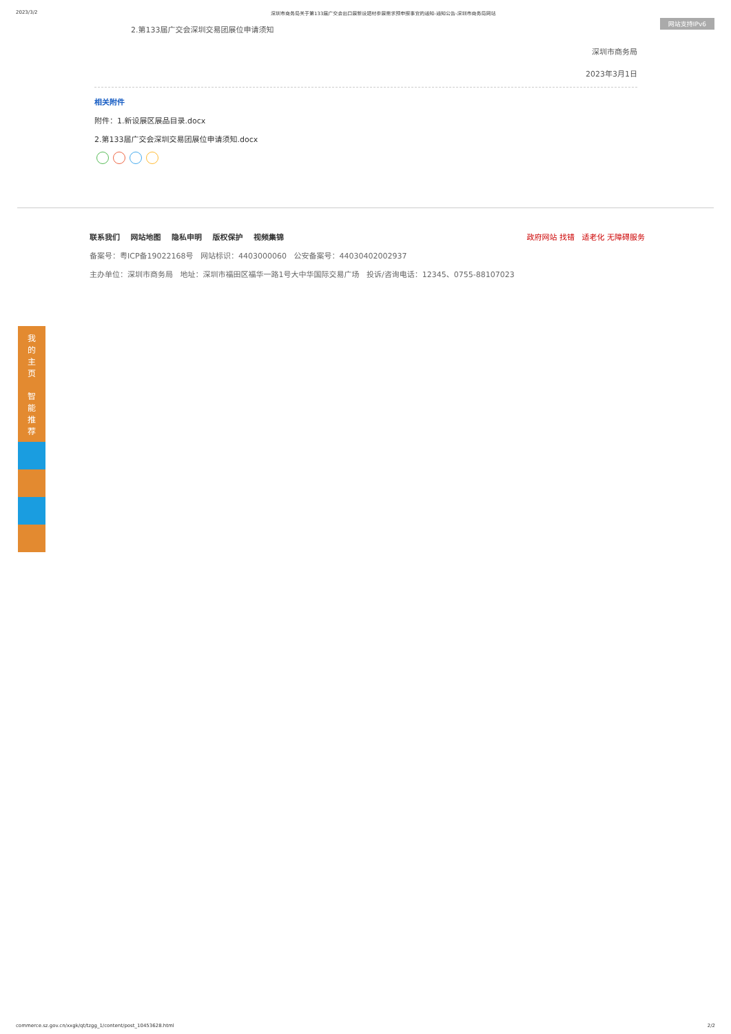2023/3/2 深圳市商务局关于第133届广交会出口展新设题材参展需求预申报事宜的通知-通知公告-深圳市商务局网站
网站支持IPv6
2.第133届广交会深圳交易团展位申请须知
深圳市商务局
2023年3月1日
相关附件
附件：1.新设展区展品目录.docx
2.第133届广交会深圳交易团展位申请须知.docx
联系我们 网站地图 隐私申明 版权保护 视频集锦 政府网站 找错 适老化 无障碍服务
备案号：粤ICP备19022168号 网站标识：4403000060 公安备案号：44030402002937
主办单位：深圳市商务局 地址：深圳市福田区福华一路1号大中华国际交易广场 投诉/咨询电话：12345、0755-88107023
我
的
主
页
智
能
推
荐
commerce.sz.gov.cn/xxgk/qt/tzgg_1/content/post_10453628.html 2/2